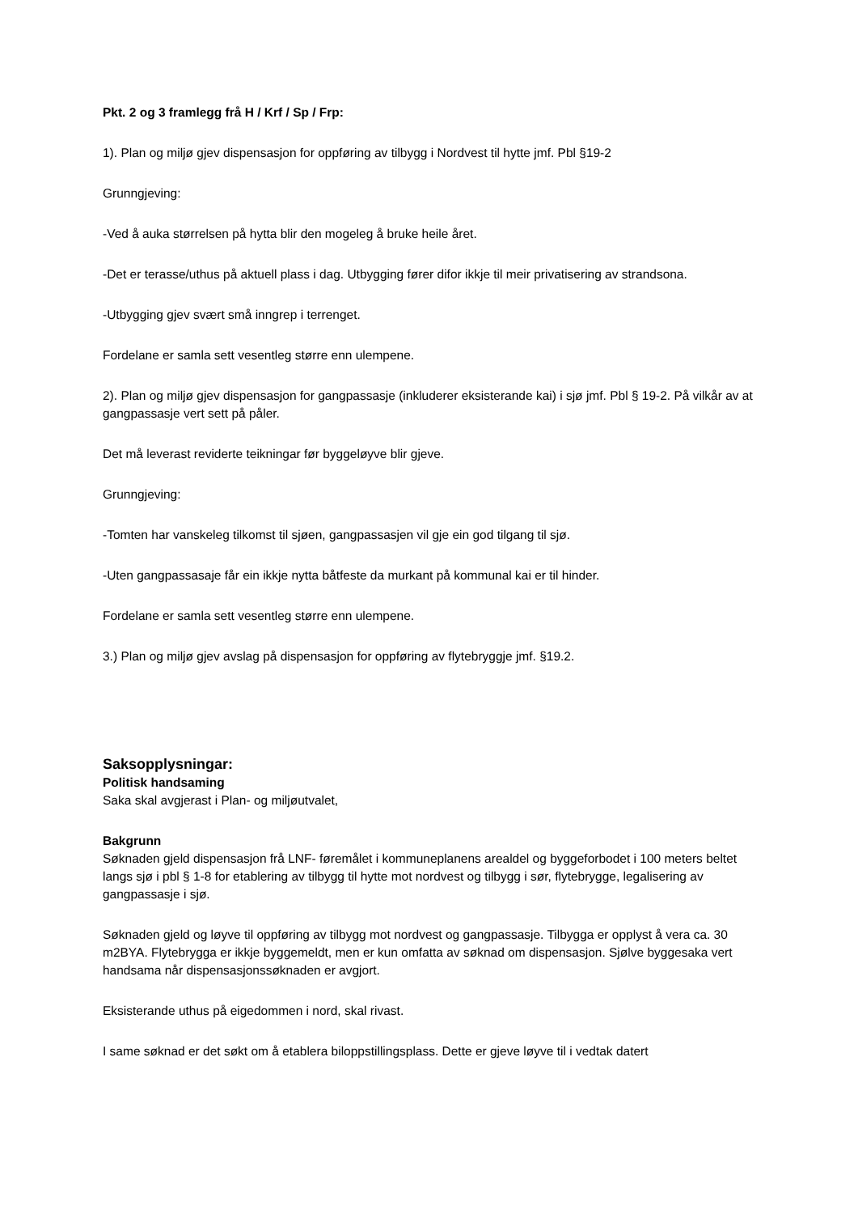Pkt. 2 og 3 framlegg frå H / Krf / Sp / Frp:
1). Plan og miljø gjev dispensasjon for oppføring av tilbygg i Nordvest til hytte jmf. Pbl §19-2
Grunngjeving:
-Ved å auka størrelsen på hytta blir den mogeleg å bruke heile året.
-Det er terasse/uthus på aktuell plass i dag. Utbygging fører difor ikkje til meir privatisering av strandsona.
-Utbygging gjev svært små inngrep i terrenget.
Fordelane er samla sett vesentleg større enn ulempene.
2). Plan og miljø gjev dispensasjon for gangpassasje (inkluderer eksisterande kai) i sjø jmf. Pbl § 19-2. På vilkår av at gangpassasje vert sett på påler.
Det må leverast reviderte teikningar før byggeløyve blir gjeve.
Grunngjeving:
-Tomten har vanskeleg tilkomst til sjøen, gangpassasjen vil gje ein god tilgang til sjø.
-Uten gangpassasaje får ein ikkje nytta båtfeste da murkant på kommunal kai er til hinder.
Fordelane er samla sett vesentleg større enn ulempene.
3.) Plan og miljø gjev avslag på dispensasjon for oppføring av flytebryggje jmf. §19.2.
Saksopplysningar:
Politisk handsaming
Saka skal avgjerast i Plan- og miljøutvalet,
Bakgrunn
Søknaden gjeld dispensasjon frå LNF- føremålet i kommuneplanens arealdel og byggeforbodet i 100 meters beltet langs sjø i pbl § 1-8 for etablering av tilbygg til hytte mot nordvest og tilbygg i sør, flytebrygge, legalisering av gangpassasje i sjø.
Søknaden gjeld og løyve til oppføring av tilbygg mot nordvest og gangpassasje. Tilbygga er opplyst å vera ca. 30 m2BYA. Flytebrygga er ikkje byggemeldt, men er kun omfatta av søknad om dispensasjon. Sjølve byggesaka vert handsama når dispensasjonssøknaden er avgjort.
Eksisterande uthus på eigedommen i nord, skal rivast.
I same søknad er det søkt om å etablera biloppstillingsplass. Dette er gjeve løyve til i vedtak datert